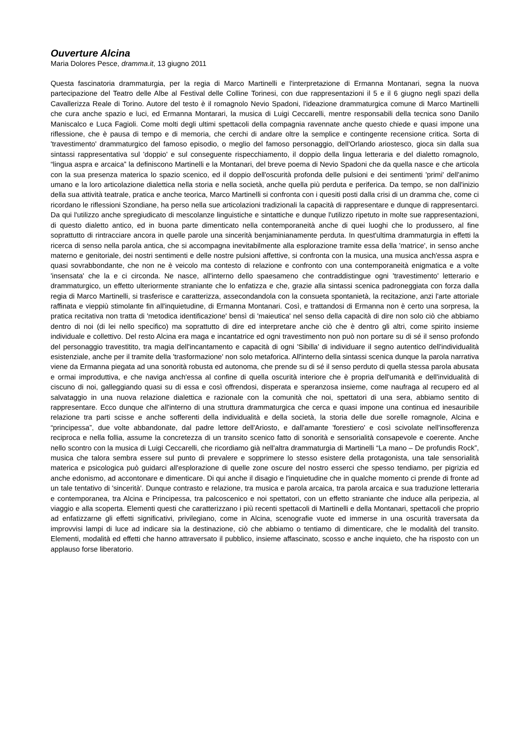Ouverture Alcina
Maria Dolores Pesce, dramma.it, 13 giugno 2011
Questa fascinatoria drammaturgia, per la regia di Marco Martinelli e l'interpretazione di Ermanna Montanari, segna la nuova partecipazione del Teatro delle Albe al Festival delle Colline Torinesi, con due rappresentazioni il 5 e il 6 giugno negli spazi della Cavallerizza Reale di Torino. Autore del testo è il romagnolo Nevio Spadoni, l'ideazione drammaturgica comune di Marco Martinelli che cura anche spazio e luci, ed Ermanna Montarari, la musica di Luigi Ceccarelli, mentre responsabili della tecnica sono Danilo Maniscalco e Luca Fagioli. Come molti degli ultimi spettacoli della compagnia ravennate anche questo chiede e quasi impone una riflessione, che è pausa di tempo e di memoria, che cerchi di andare oltre la semplice e contingente recensione critica. Sorta di 'travestimento' drammaturgico del famoso episodio, o meglio del famoso personaggio, dell'Orlando ariostesco, gioca sin dalla sua sintassi rappresentativa sul 'doppio' e sul conseguente rispecchiamento, il doppio della lingua letteraria e del dialetto romagnolo, “lingua aspra e arcaica” la definiscono Martinelli e la Montanari, del breve poema di Nevio Spadoni che da quella nasce e che articola con la sua presenza materica lo spazio scenico, ed il doppio dell'oscurità profonda delle pulsioni e dei sentimenti 'primi' dell'animo umano e la loro articolazione dialettica nella storia e nella società, anche quella più perduta e periferica. Da tempo, se non dall'inizio della sua attività teatrale, pratica e anche teorica, Marco Martinelli si confronta con i quesiti posti dalla crisi di un dramma che, come ci ricordano le riflessioni Szondiane, ha perso nella sue articolazioni tradizionali la capacità di rappresentare e dunque di rappresentarci. Da qui l'utilizzo anche spregiudicato di mescolanze linguistiche e sintattiche e dunque l'utilizzo ripetuto in molte sue rappresentazioni, di questo dialetto antico, ed in buona parte dimenticato nella contemporaneità anche di quei luoghi che lo produssero, al fine soprattutto di rintracciare ancora in quelle parole una sincerità benjaminianamente perduta. In quest'ultima drammaturgia in effetti la ricerca di senso nella parola antica, che si accompagna inevitabilmente alla esplorazione tramite essa della 'matrice', in senso anche materno e genitoriale, dei nostri sentimenti e delle nostre pulsioni affettive, si confronta con la musica, una musica anch'essa aspra e quasi sovrabbondante, che non ne è veicolo ma contesto di relazione e confronto con una contemporaneità enigmatica e a volte 'insensata' che la e ci circonda. Ne nasce, all'interno dello spaesameno che contraddistingue ogni 'travestimento' letterario e drammaturgico, un effetto ulteriormente straniante che lo enfatizza e che, grazie alla sintassi scenica padroneggiata con forza dalla regia di Marco Martinelli, si trasferisce e caratterizza, assecondandola con la consueta spontanietà, la recitazione, anzi l'arte attoriale raffinata e vieppiù stimolante fin all'inquietudine, di Ermanna Montanari. Così, e trattandosi di Ermanna non è certo una sorpresa, la pratica recitativa non tratta di 'metodica identificazione' bensì di 'maieutica' nel senso della capacità di dire non solo ciò che abbiamo dentro di noi (di lei nello specifico) ma soprattutto di dire ed interpretare anche ciò che è dentro gli altri, come spirito insieme individuale e collettivo. Del resto Alcina era maga e incantatrice ed ogni travestimento non può non portare su di sé il senso profondo del personaggio travestitito, tra magia dell'incantamento e capacità di ogni 'Sibilla' di individuare il segno autentico dell'individualità esistenziale, anche per il tramite della 'trasformazione' non solo metaforica. All'interno della sintassi scenica dunque la parola narrativa viene da Ermanna piegata ad una sonorità robusta ed autonoma, che prende su di sé il senso perduto di quella stessa parola abusata e ormai improduttiva, e che naviga anch'essa al confine di quella oscurità interiore che è propria dell'umanità e dell'invidualità di ciscuno di noi, galleggiando quasi su di essa e così offrendosi, disperata e speranzosa insieme, come naufraga al recupero ed al salvataggio in una nuova relazione dialettica e razionale con la comunità che noi, spettatori di una sera, abbiamo sentito di rappresentare. Ecco dunque che all'interno di una struttura drammaturgica che cerca e quasi impone una continua ed inesauribile relazione tra parti scisse e anche sofferenti della individualità e della società, la storia delle due sorelle romagnole, Alcina e “principessa”, due volte abbandonate, dal padre lettore dell'Ariosto, e dall'amante 'forestiero' e così scivolate nell'insofferenza reciproca e nella follia, assume la concretezza di un transito scenico fatto di sonorità e sensorialità consapevole e coerente. Anche nello scontro con la musica di Luigi Ceccarelli, che ricordiamo già nell'altra drammaturgia di Martinelli “La mano – De profundis Rock”, musica che talora sembra essere sul punto di prevalere e sopprimere lo stesso esistere della protagonista, una tale sensorialità materica e psicologica può guidarci all'esplorazione di quelle zone oscure del nostro esserci che spesso tendiamo, per pigrizia ed anche edonismo, ad accontonare e dimenticare. Di qui anche il disagio e l'inquietudine che in qualche momento ci prende di fronte ad un tale tentativo di 'sincerità'. Dunque contrasto e relazione, tra musica e parola arcaica, tra parola arcaica e sua traduzione letteraria e contemporanea, tra Alcina e Principessa, tra palcoscenico e noi spettatori, con un effetto straniante che induce alla peripezia, al viaggio e alla scoperta. Elementi questi che caratterizzano i più recenti spettacoli di Martinelli e della Montanari, spettacoli che proprio ad enfatizzarne gli effetti significativi, privilegiano, come in Alcina, scenografie vuote ed immerse in una oscurità traversata da improvvisi lampi di luce ad indicare sia la destinazione, ciò che abbiamo o tentiamo di dimenticare, che le modalità del transito. Elementi, modalità ed effetti che hanno attraversato il pubblico, insieme affascinato, scosso e anche inquieto, che ha risposto con un applauso forse liberatorio.